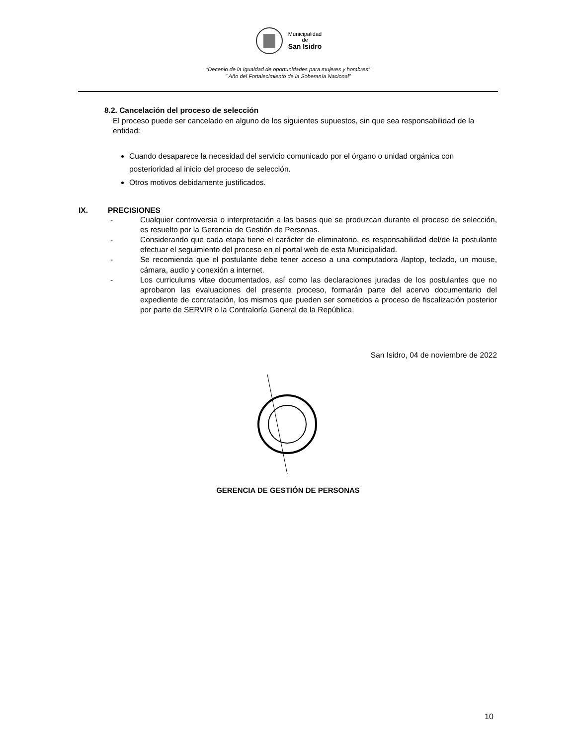Municipalidad
de
San Isidro
“Decenio de la Igualdad de oportunidades para mujeres y hombres”
" Año del Fortalecimiento de la Soberanía Nacional”
8.2. Cancelación del proceso de selección
El proceso puede ser cancelado en alguno de los siguientes supuestos, sin que sea responsabilidad de la entidad:
Cuando desaparece la necesidad del servicio comunicado por el órgano o unidad orgánica con posterioridad al inicio del proceso de selección.
Otros motivos debidamente justificados.
IX. PRECISIONES
- Cualquier controversia o interpretación a las bases que se produzcan durante el proceso de selección, es resuelto por la Gerencia de Gestión de Personas.
- Considerando que cada etapa tiene el carácter de eliminatorio, es responsabilidad del/de la postulante efectuar el seguimiento del proceso en el portal web de esta Municipalidad.
- Se recomienda que el postulante debe tener acceso a una computadora /laptop, teclado, un mouse, cámara, audio y conexión a internet.
- Los curriculums vitae documentados, así como las declaraciones juradas de los postulantes que no aprobaron las evaluaciones del presente proceso, formarán parte del acervo documentario del expediente de contratación, los mismos que pueden ser sometidos a proceso de fiscalización posterior por parte de SERVIR o la Contraloría General de la República.
San Isidro, 04 de noviembre de 2022
GERENCIA DE GESTIÓN DE PERSONAS
10